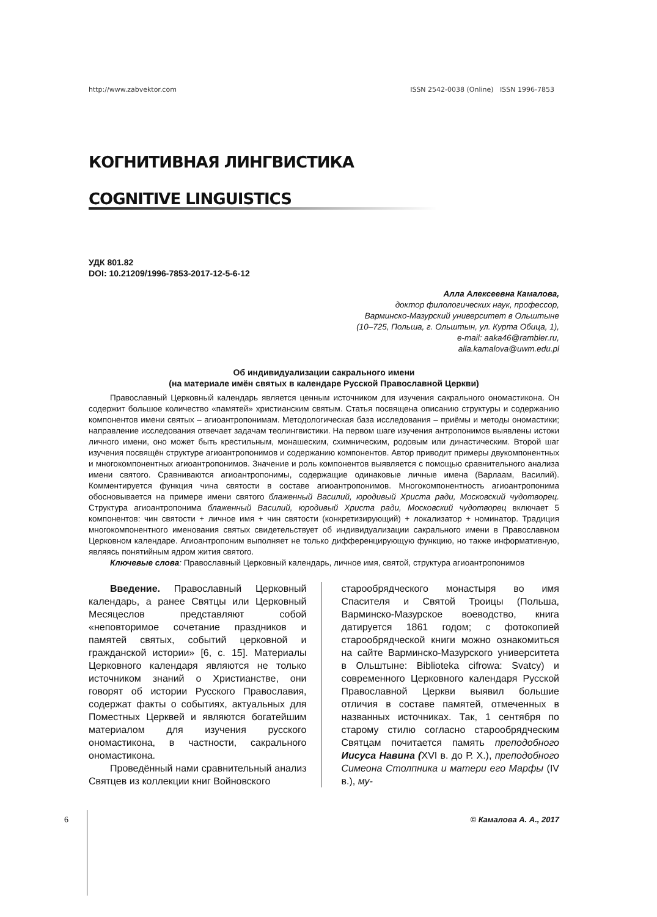http://www.zabvektor.com ISSN 2542-0038 (Online) ISSN 1996-7853
КОГНИТИВНАЯ ЛИНГВИСТИКА
COGNITIVE LINGUISTICS
УДК 801.82
DOI: 10.21209/1996-7853-2017-12-5-6-12
Алла Алексеевна Камалова,
доктор филологических наук, профессор,
Варминско-Мазурский университет в Ольштыне
(10–725, Польша, г. Ольштын, ул. Курта Обица, 1),
e-mail: aaka46@rambler.ru,
alla.kamalova@uwm.edu.pl
Об индивидуализации сакрального имени
(на материале имён святых в календаре Русской Православной Церкви)
Православный Церковный календарь является ценным источником для изучения сакрального ономастикона. Он содержит большое количество «памятей» христианским святым. Статья посвящена описанию структуры и содержанию компонентов имени святых – агиоантропонимам. Методологическая база исследования – приёмы и методы ономастики; направление исследования отвечает задачам теолингвистики. На первом шаге изучения антропонимов выявлены истоки личного имени, оно может быть крестильным, монашеским, схимническим, родовым или династическим. Второй шаг изучения посвящён структуре агиоантропонимов и содержанию компонентов. Автор приводит примеры двукомпонентных и многокомпонентных агиоантропонимов. Значение и роль компонентов выявляется с помощью сравнительного анализа имени святого. Сравниваются агиоантропонимы, содержащие одинаковые личные имена (Варлаам, Василий). Комментируется функция чина святости в составе агиоантропонимов. Многокомпонентность агиоантропонима обосновывается на примере имени святого блаженный Василий, юродивый Христа ради, Московский чудотворец. Структура агиоантропонима блаженный Василий, юродивый Христа ради, Московский чудотворец включает 5 компонентов: чин святости + личное имя + чин святости (конкретизирующий) + локализатор + номинатор. Традиция многокомпонентного именования святых свидетельствует об индивидуализации сакрального имени в Православном Церковном календаре. Агиоантропоним выполняет не только дифференцирующую функцию, но также информативную, являясь понятийным ядром жития святого.
Ключевые слова: Православный Церковный календарь, личное имя, святой, структура агиоантропонимов
Введение. Православный Церковный календарь, а ранее Святцы или Церковный Месяцеслов представляют собой «неповторимое сочетание праздников и памятей святых, событий церковной и гражданской истории» [6, с. 15]. Материалы Церковного календаря являются не только источником знаний о Христианстве, они говорят об истории Русского Православия, содержат факты о событиях, актуальных для Поместных Церквей и являются богатейшим материалом для изучения русского ономастикона, в частности, сакрального ономастикона.
Проведённый нами сравнительный анализ Святцев из коллекции книг Войновского
старообрядческого монастыря во имя Спасителя и Святой Троицы (Польша, Варминско-Мазурское воеводство, книга датируется 1861 годом; с фотокопией старообрядческой книги можно ознакомиться на сайте Варминско-Мазурского университета в Ольштыне: Biblioteka cifrowa: Svatcy) и современного Церковного календаря Русской Православной Церкви выявил большие отличия в составе памятей, отмеченных в названных источниках. Так, 1 сентября по старому стилю согласно старообрядческим Святцам почитается память преподобного Иисуса Навина (XVI в. до Р. Х.), преподобного Симеона Столпника и матери его Марфы (IV в.), му-
6 © Камалова А. А., 2017